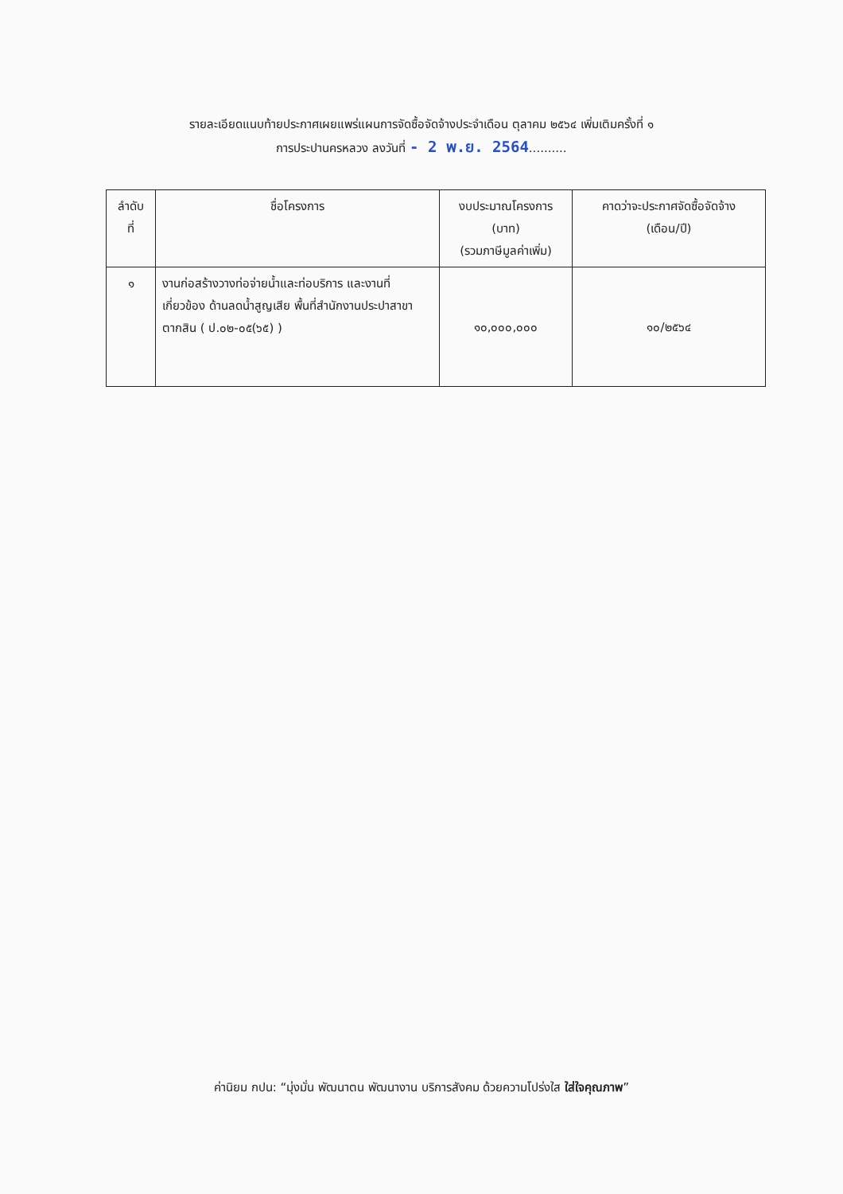รายละเอียดแนบท้ายประกาศเผยแพร่แผนการจัดซื้อจัดจ้างประจำเดือน ตุลาคม ๒๕๖๔ เพิ่มเติมครั้งที่ ๑
การประปานครหลวง ลงวันที่ - 2 พ.ย. 2564..........
| ลำดับ ที่ | ชื่อโครงการ | งบประมาณโครงการ (บาท) (รวมภาษีมูลค่าเพิ่ม) | คาดว่าจะประกาศจัดซื้อจัดจ้าง (เดือน/ปี) |
| --- | --- | --- | --- |
| ๑ | งานก่อสร้างวางท่อจ่ายน้ำและท่อบริการ และงานที่เกี่ยวข้อง ด้านลดน้ำสูญเสีย พื้นที่สำนักงานประปาสาขาตากสิน ( ป.๐๒-๐๕(๖๕) ) | ๑๐,๐๐๐,๐๐๐ | ๑๐/๒๕๖๔ |
ค่านิยม กปน: “มุ่งมั่น พัฒนาตน พัฒนางาน บริการสังคม ด้วยความโปร่งใส ใส่ใจคุณภาพ”